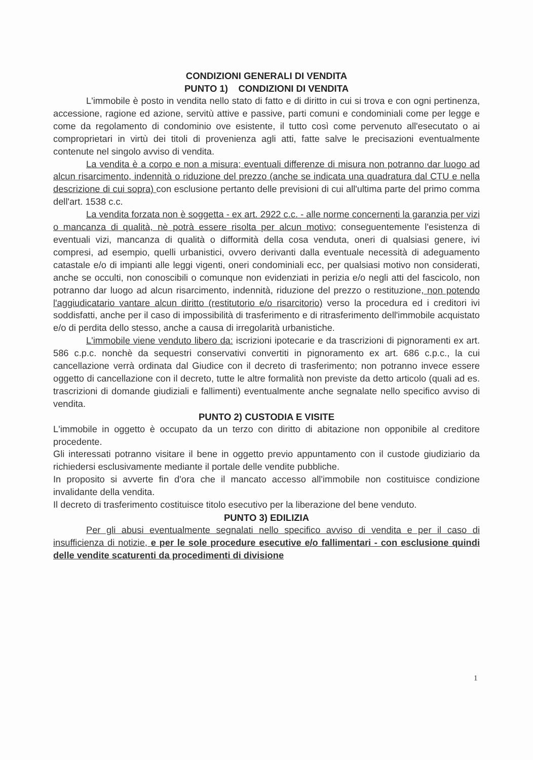CONDIZIONI GENERALI DI VENDITA
PUNTO 1) CONDIZIONI DI VENDITA
L'immobile è posto in vendita nello stato di fatto e di diritto in cui si trova e con ogni pertinenza, accessione, ragione ed azione, servitù attive e passive, parti comuni e condominiali come per legge e come da regolamento di condominio ove esistente, il tutto così come pervenuto all'esecutato o ai comproprietari in virtù dei titoli di provenienza agli atti, fatte salve le precisazioni eventualmente contenute nel singolo avviso di vendita.
La vendita è a corpo e non a misura; eventuali differenze di misura non potranno dar luogo ad alcun risarcimento, indennità o riduzione del prezzo (anche se indicata una quadratura dal CTU e nella descrizione di cui sopra) con esclusione pertanto delle previsioni di cui all'ultima parte del primo comma dell'art. 1538 c.c.
La vendita forzata non è soggetta - ex art. 2922 c.c. - alle norme concernenti la garanzia per vizi o mancanza di qualità, nè potrà essere risolta per alcun motivo; conseguentemente l'esistenza di eventuali vizi, mancanza di qualità o difformità della cosa venduta, oneri di qualsiasi genere, ivi compresi, ad esempio, quelli urbanistici, ovvero derivanti dalla eventuale necessità di adeguamento catastale e/o di impianti alle leggi vigenti, oneri condominiali ecc, per qualsiasi motivo non considerati, anche se occulti, non conoscibili o comunque non evidenziati in perizia e/o negli atti del fascicolo, non potranno dar luogo ad alcun risarcimento, indennità, riduzione del prezzo o restituzione, non potendo l'aggiudicatario vantare alcun diritto (restitutorio e/o risarcitorio) verso la procedura ed i creditori ivi soddisfatti, anche per il caso di impossibilità di trasferimento e di ritrasferimento dell'immobile acquistato e/o di perdita dello stesso, anche a causa di irregolarità urbanistiche.
L'immobile viene venduto libero da: iscrizioni ipotecarie e da trascrizioni di pignoramenti ex art. 586 c.p.c. nonchè da sequestri conservativi convertiti in pignoramento ex art. 686 c.p.c., la cui cancellazione verrà ordinata dal Giudice con il decreto di trasferimento; non potranno invece essere oggetto di cancellazione con il decreto, tutte le altre formalità non previste da detto articolo (quali ad es. trascrizioni di domande giudiziali e fallimenti) eventualmente anche segnalate nello specifico avviso di vendita.
PUNTO 2) CUSTODIA E VISITE
L'immobile in oggetto è occupato da un terzo con diritto di abitazione non opponibile al creditore procedente.
Gli interessati potranno visitare il bene in oggetto previo appuntamento con il custode giudiziario da richiedersi esclusivamente mediante il portale delle vendite pubbliche.
In proposito si avverte fin d'ora che il mancato accesso all'immobile non costituisce condizione invalidante della vendita.
Il decreto di trasferimento costituisce titolo esecutivo per la liberazione del bene venduto.
PUNTO 3) EDILIZIA
Per gli abusi eventualmente segnalati nello specifico avviso di vendita e per il caso di insufficienza di notizie, e per le sole procedure esecutive e/o fallimentari - con esclusione quindi delle vendite scaturenti da procedimenti di divisione
1